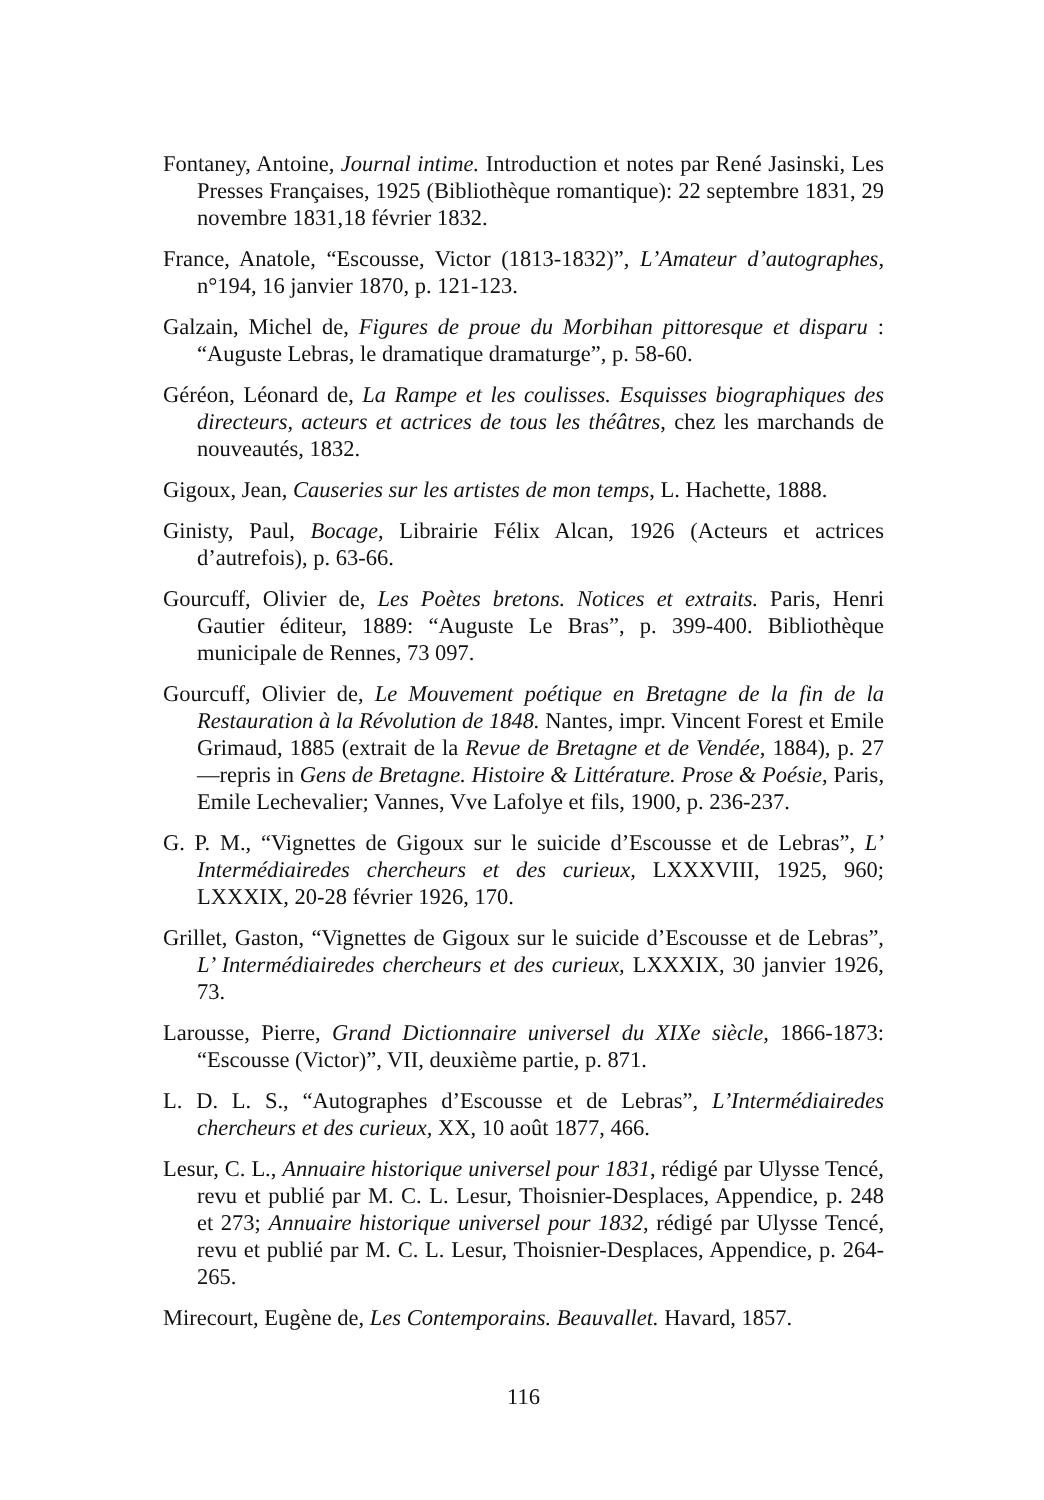Fontaney, Antoine, Journal intime. Introduction et notes par René Jasinski, Les Presses Françaises, 1925 (Bibliothèque romantique): 22 septembre 1831, 29 novembre 1831,18 février 1832.
France, Anatole, “Escousse, Victor (1813-1832)”, L’Amateur d’autographes, n°194, 16 janvier 1870, p. 121-123.
Galzain, Michel de, Figures de proue du Morbihan pittoresque et disparu : “Auguste Lebras, le dramatique dramaturge”, p. 58-60.
Géréon, Léonard de, La Rampe et les coulisses. Esquisses biographiques des directeurs, acteurs et actrices de tous les théâtres, chez les marchands de nouveautés, 1832.
Gigoux, Jean, Causeries sur les artistes de mon temps, L. Hachette, 1888.
Ginisty, Paul, Bocage, Librairie Félix Alcan, 1926 (Acteurs et actrices d’autrefois), p. 63-66.
Gourcuff, Olivier de, Les Poètes bretons. Notices et extraits. Paris, Henri Gautier éditeur, 1889: “Auguste Le Bras”, p. 399-400. Bibliothèque municipale de Rennes, 73 097.
Gourcuff, Olivier de, Le Mouvement poétique en Bretagne de la fin de la Restauration à la Révolution de 1848. Nantes, impr. Vincent Forest et Emile Grimaud, 1885 (extrait de la Revue de Bretagne et de Vendée, 1884), p. 27 —repris in Gens de Bretagne. Histoire & Littérature. Prose & Poésie, Paris, Emile Lechevalier; Vannes, Vve Lafolye et fils, 1900, p. 236-237.
G. P. M., “Vignettes de Gigoux sur le suicide d’Escousse et de Lebras”, L’ Intermédiairedes chercheurs et des curieux, LXXXVIII, 1925, 960; LXXXIX, 20-28 février 1926, 170.
Grillet, Gaston, “Vignettes de Gigoux sur le suicide d’Escousse et de Lebras”, L’ Intermédiairedes chercheurs et des curieux, LXXXIX, 30 janvier 1926, 73.
Larousse, Pierre, Grand Dictionnaire universel du XIXe siècle, 1866-1873: “Escousse (Victor)”, VII, deuxième partie, p. 871.
L. D. L. S., “Autographes d’Escousse et de Lebras”, L’Intermédiairedes chercheurs et des curieux, XX, 10 août 1877, 466.
Lesur, C. L., Annuaire historique universel pour 1831, rédigé par Ulysse Tencé, revu et publié par M. C. L. Lesur, Thoisnier-Desplaces, Appendice, p. 248 et 273; Annuaire historique universel pour 1832, rédigé par Ulysse Tencé, revu et publié par M. C. L. Lesur, Thoisnier-Desplaces, Appendice, p. 264-265.
Mirecourt, Eugène de, Les Contemporains. Beauvallet. Havard, 1857.
116